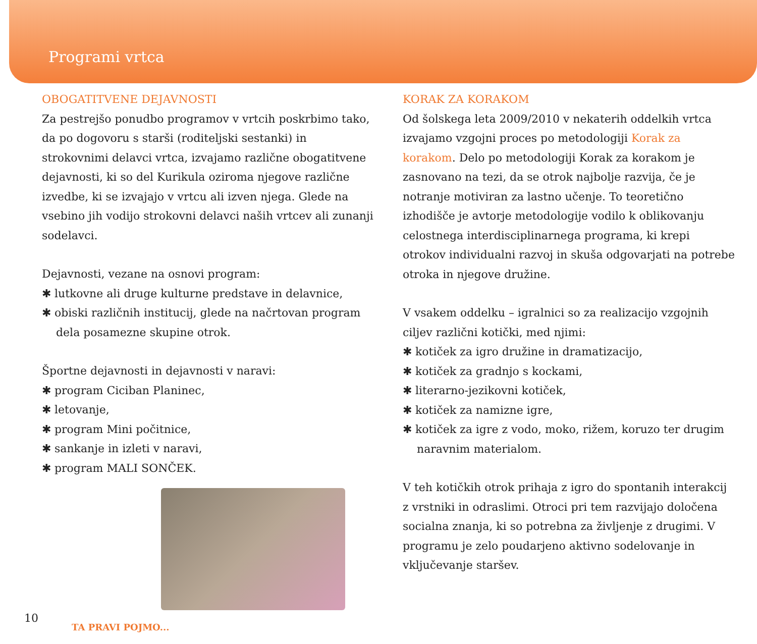Programi vrtca
OBOGATITVENE DEJAVNOSTI
Za pestrejšo ponudbo programov v vrtcih poskrbimo tako, da po dogovoru s starši (roditeljski sestanki) in strokovnimi delavci vrtca, izvajamo različne obogatitvene dejavnosti, ki so del Kurikula oziroma njegove različne izvedbe, ki se izvajajo v vrtcu ali izven njega. Glede na vsebino jih vodijo strokovni delavci naših vrtcev ali zunanji sodelavci.
Dejavnosti, vezane na osnovi program:
✱ lutkovne ali druge kulturne predstave in delavnice,
✱ obiski različnih institucij, glede na načrtovan program dela posamezne skupine otrok.
Športne dejavnosti in dejavnosti v naravi:
✱ program Ciciban Planinec,
✱ letovanje,
✱ program Mini počitnice,
✱ sankanje in izleti v naravi,
✱ program MALI SONČEK.
KORAK ZA KORAKOM
Od šolskega leta 2009/2010 v nekaterih oddelkih vrtca izvajamo vzgojni proces po metodologiji Korak za korakom. Delo po metodologiji Korak za korakom je zasnovano na tezi, da se otrok najbolje razvija, če je notranje motiviran za lastno učenje. To teoretično izhodišče je avtorje metodologije vodilo k oblikovanju celostnega interdisciplinarnega programa, ki krepi otrokov individualni razvoj in skuša odgovarjati na potrebe otroka in njegove družine.
V vsakem oddelku – igralnici so za realizacijo vzgojnih ciljev različni kotički, med njimi:
✱ kotiček za igro družine in dramatizacijo,
✱ kotiček za gradnjo s kockami,
✱ literarno-jezikovni kotiček,
✱ kotiček za namizne igre,
✱ kotiček za igre z vodo, moko, rižem, koruzo ter drugim naravnim materialom.
V teh kotičkih otrok prihaja z igro do spontanih interakcij z vrstniki in odraslimi. Otroci pri tem razvijajo določena socialna znanja, ki so potrebna za življenje z drugimi. V programu je zelo poudarjeno aktivno sodelovanje in vključevanje staršev.
10
TA PRAVI POJMO...